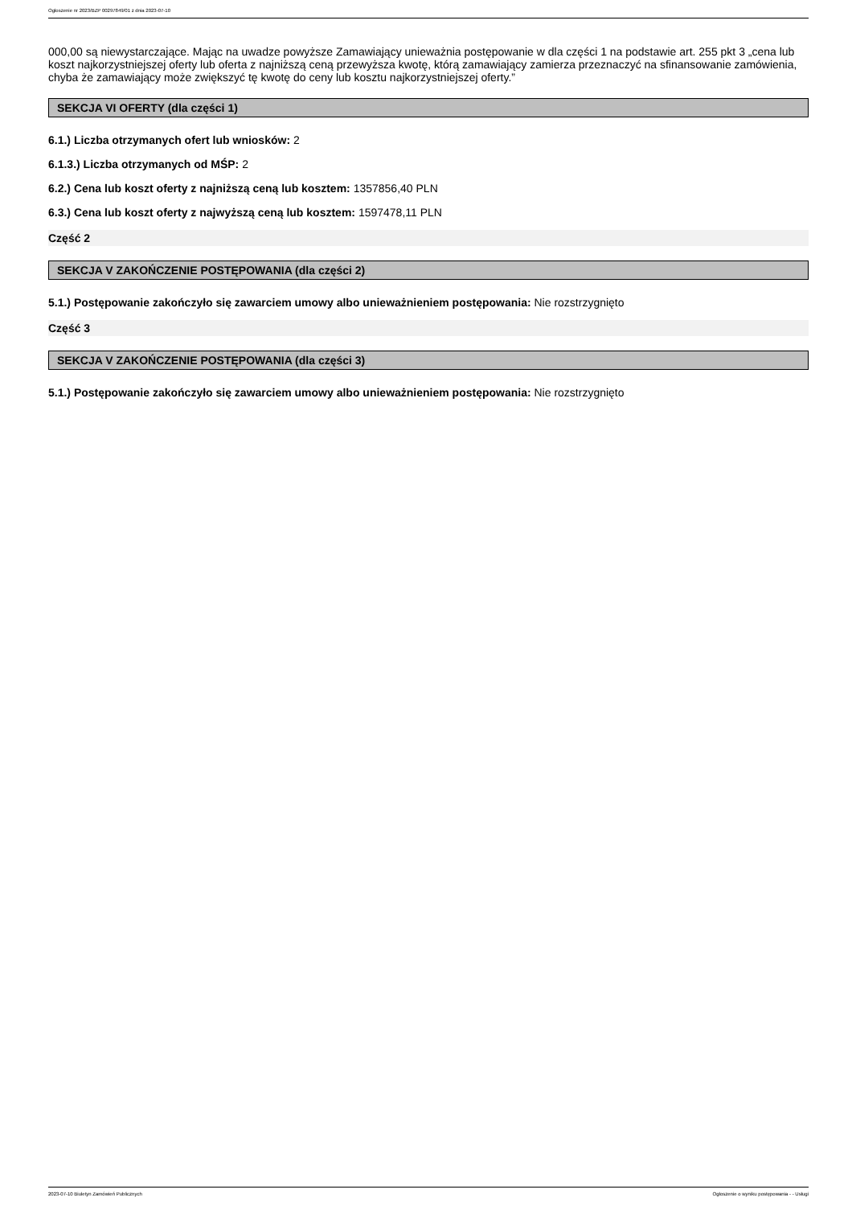Ogłoszenie nr 2023/BZP 00297849/01 z dnia 2023-07-10
000,00 są niewystarczające. Mając na uwadze powyższe Zamawiający unieważnia postępowanie w dla części 1 na podstawie art. 255 pkt 3 „cena lub koszt najkorzystniejszej oferty lub oferta z najniższą ceną przewyższa kwotę, którą zamawiający zamierza przeznaczyć na sfinansowanie zamówienia, chyba że zamawiający może zwiększyć tę kwotę do ceny lub kosztu najkorzystniejszej oferty.”
SEKCJA VI OFERTY (dla części 1)
6.1.) Liczba otrzymanych ofert lub wniosków: 2
6.1.3.) Liczba otrzymanych od MŚP: 2
6.2.) Cena lub koszt oferty z najniższą ceną lub kosztem: 1357856,40 PLN
6.3.) Cena lub koszt oferty z najwyższą ceną lub kosztem: 1597478,11 PLN
Część 2
SEKCJA V ZAKOŃCZENIE POSTĘPOWANIA (dla części 2)
5.1.) Postępowanie zakończyło się zawarciem umowy albo unieważnieniem postępowania: Nie rozstrzygnięto
Część 3
SEKCJA V ZAKOŃCZENIE POSTĘPOWANIA (dla części 3)
5.1.) Postępowanie zakończyło się zawarciem umowy albo unieważnieniem postępowania: Nie rozstrzygnięto
2023-07-10 Biuletyn Zamówień Publicznych Ogłoszenie o wyniku postępowania - - Usługi